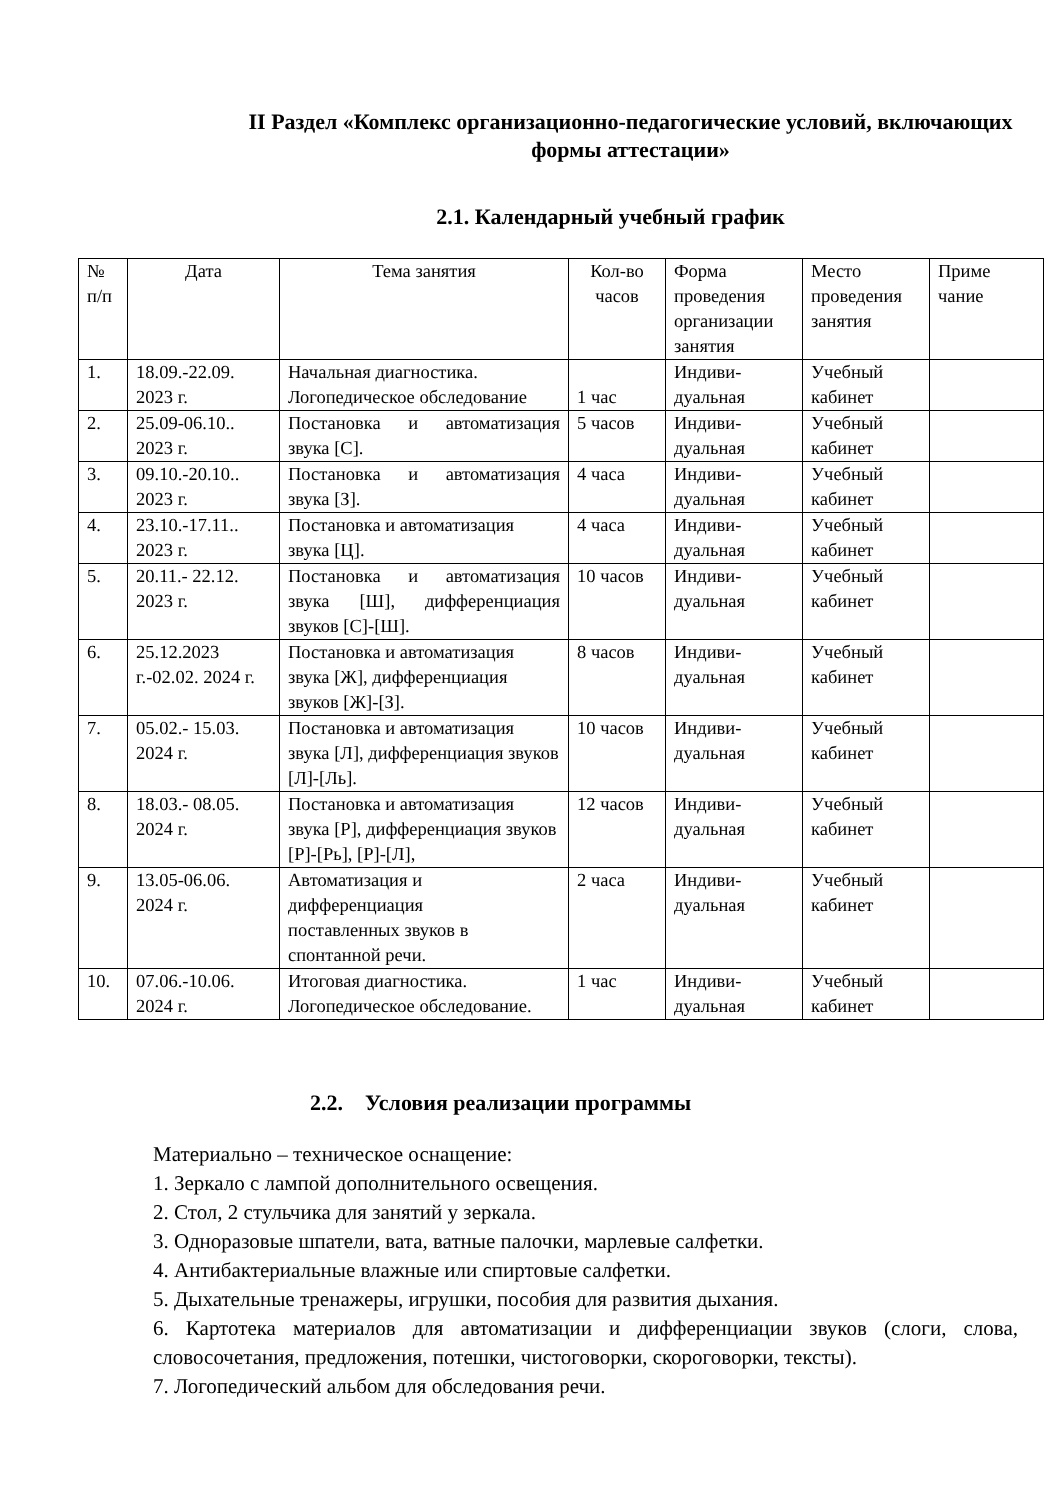II Раздел «Комплекс организационно-педагогические условий, включающих формы аттестации»
2.1. Календарный учебный график
| № п/п | Дата | Тема занятия | Кол-во часов | Форма проведения организации занятия | Место проведения занятия | Приме чание |
| --- | --- | --- | --- | --- | --- | --- |
| 1. | 18.09.-22.09. 2023 г. | Начальная диагностика. Логопедическое обследование | 1 час | Индиви-дуальная | Учебный кабинет | |
| 2. | 25.09-06.10.. 2023 г. | Постановка и автоматизация звука [С]. | 5 часов | Индиви-дуальная | Учебный кабинет | |
| 3. | 09.10.-20.10.. 2023 г. | Постановка и автоматизация звука [З]. | 4 часа | Индиви-дуальная | Учебный кабинет | |
| 4. | 23.10.-17.11.. 2023 г. | Постановка и автоматизация звука [Ц]. | 4 часа | Индиви-дуальная | Учебный кабинет | |
| 5. | 20.11.- 22.12. 2023 г. | Постановка и автоматизация звука [Ш], дифференциация звуков [С]-[Ш]. | 10 часов | Индиви-дуальная | Учебный кабинет | |
| 6. | 25.12.2023 г.-02.02. 2024 г. | Постановка и автоматизация звука [Ж], дифференциация звуков [Ж]-[З]. | 8 часов | Индиви-дуальная | Учебный кабинет | |
| 7. | 05.02.- 15.03. 2024 г. | Постановка и автоматизация звука [Л], дифференциация звуков [Л]-[Ль]. | 10 часов | Индиви-дуальная | Учебный кабинет | |
| 8. | 18.03.- 08.05. 2024 г. | Постановка и автоматизация звука [Р], дифференциация звуков [Р]-[Рь], [Р]-[Л], | 12 часов | Индиви-дуальная | Учебный кабинет | |
| 9. | 13.05-06.06. 2024 г. | Автоматизация и дифференциация поставленных звуков в спонтанной речи. | 2 часа | Индиви-дуальная | Учебный кабинет | |
| 10. | 07.06.-10.06. 2024 г. | Итоговая диагностика. Логопедическое обследование. | 1 час | Индиви-дуальная | Учебный кабинет | |
2.2. Условия реализации программы
Материально – техническое оснащение:
1. Зеркало с лампой дополнительного освещения.
2. Стол, 2 стульчика для занятий у зеркала.
3. Одноразовые шпатели, вата, ватные палочки, марлевые салфетки.
4. Антибактериальные влажные или спиртовые салфетки.
5. Дыхательные тренажеры, игрушки, пособия для развития дыхания.
6. Картотека материалов для автоматизации и дифференциации звуков (слоги, слова, словосочетания, предложения, потешки, чистоговорки, скороговорки, тексты).
7. Логопедический альбом для обследования речи.